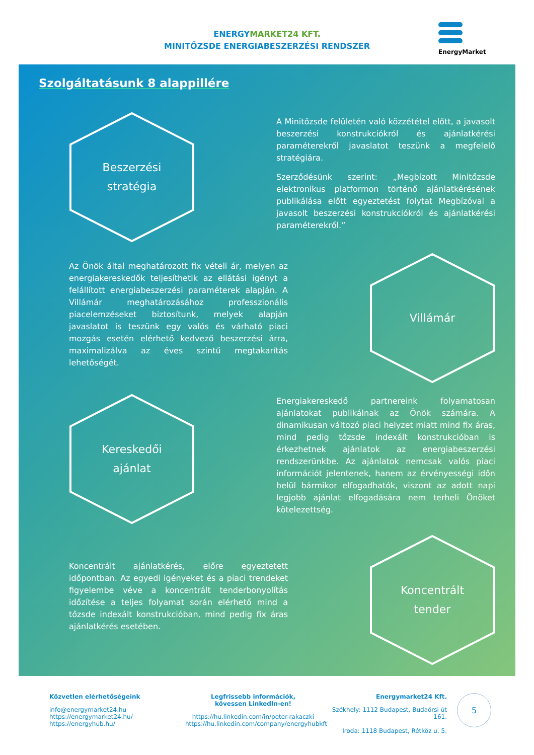ENERGY MARKET24 KFT.
MINITŐZSDE ENERGIABESZERZÉSI RENDSZER
EnergyMarket
Szolgáltatásunk 8 alappillére
Beszerzési
stratégia
A Minitőzsde felületén való közzététel előtt, a javasolt beszerzési konstrukciókról és ajánlatkérési paraméterekről javaslatot teszünk a megfelelő stratégiára.
Szerződésünk szerint: „Megbízott Minitőzsde elektronikus platformon történő ajánlatkérésének publikálása előtt egyeztetést folytat Megbízóval a javasolt beszerzési konstrukciókról és ajánlatkérési paraméterekről.”
Az Önök által meghatározott fix vételi ár, melyen az energiakereskedők teljesíthetik az ellátási igényt a felállított energiabeszerzési paraméterek alapján. A Villámár meghatározásához professzionális piacelemzéseket biztosítunk, melyek alapján javaslatot is teszünk egy valós és várható piaci mozgás esetén elérhető kedvező beszerzési árra, maximalizálva az éves szintű megtakarítás lehetőségét.
Villámár
Kereskedői
ajánlat
Energiakereskedő partnereink folyamatosan ajánlatokat publikálnak az Önök számára. A dinamikusan változó piaci helyzet miatt mind fix áras, mind pedig tőzsde indexált konstrukcióban is érkezhetnek ajánlatok az energiabeszerzési rendszerünkbe. Az ajánlatok nemcsak valós piaci információt jelentenek, hanem az érvényességi időn belül bármikor elfogadhatók, viszont az adott napi legjobb ajánlat elfogadására nem terheli Önöket kötelezettség.
Koncentrált ajánlatkérés, előre egyeztetett időpontban. Az egyedi igényeket és a piaci trendeket figyelembe véve a koncentrált tenderbonyolítás időzítése a teljes folyamat során elérhető mind a tőzsde indexált konstrukcióban, mind pedig fix áras ajánlatkérés esetében.
Koncentrált
tender
Közvetlen elérhetőségeink
info@energymarket24.hu
https://energymarket24.hu/
https://energyhub.hu/
Legfrissebb információk,
kövessen LinkedIn-en!
https://hu.linkedin.com/in/peter-rakaczki
https://hu.linkedin.com/company/energyhubkft
Energymarket24 Kft.
Székhely: 1112 Budapest, Budaörsi út 161.
Iroda: 1118 Budapest, Rétköz u. 5.
5